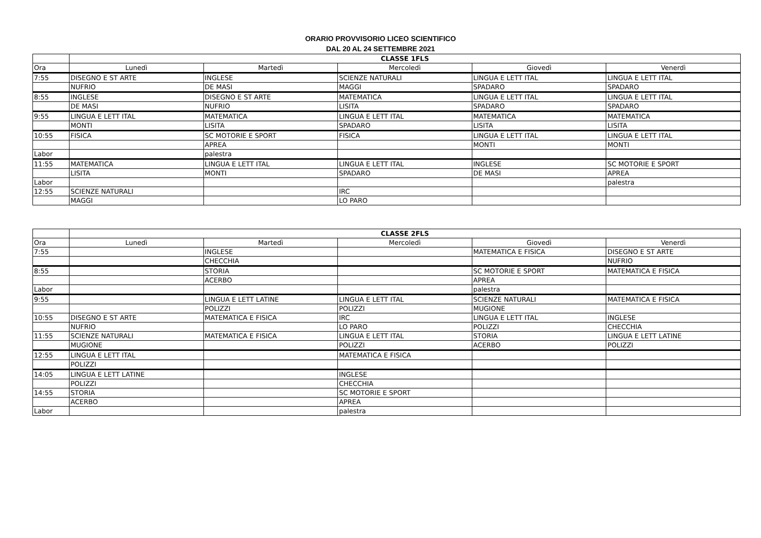ORARIO PROVVISORIO LICEO SCIENTIFICO
DAL 20 AL 24 SETTEMBRE 2021
| | CLASSE 1FLS | | | | |
| --- | --- | --- | --- | --- | --- |
| Ora | Lunedì | Martedì | Mercoledì | Giovedì | Venerdì |
| 7:55 | DISEGNO E ST ARTE | INGLESE | SCIENZE NATURALI | LINGUA E LETT ITAL | LINGUA E LETT ITAL |
| | NUFRIO | DE MASI | MAGGI | SPADARO | SPADARO |
| 8:55 | INGLESE | DISEGNO E ST ARTE | MATEMATICA | LINGUA E LETT ITAL | LINGUA E LETT ITAL |
| | DE MASI | NUFRIO | LISITA | SPADARO | SPADARO |
| 9:55 | LINGUA E LETT ITAL | MATEMATICA | LINGUA E LETT ITAL | MATEMATICA | MATEMATICA |
| | MONTI | LISITA | SPADARO | LISITA | LISITA |
| 10:55 | FISICA | SC MOTORIE E SPORT | FISICA | LINGUA E LETT ITAL | LINGUA E LETT ITAL |
| | | APREA | | MONTI | MONTI |
| Labor | | palestra | | | |
| 11:55 | MATEMATICA | LINGUA E LETT ITAL | LINGUA E LETT ITAL | INGLESE | SC MOTORIE E SPORT |
| | LISITA | MONTI | SPADARO | DE MASI | APREA |
| Labor | | | | | palestra |
| 12:55 | SCIENZE NATURALI | | IRC | | |
| | MAGGI | | LO PARO | | |
| | CLASSE 2FLS | | | | |
| --- | --- | --- | --- | --- | --- |
| Ora | Lunedì | Martedì | Mercoledì | Giovedì | Venerdì |
| 7:55 | | INGLESE | | MATEMATICA E FISICA | DISEGNO E ST ARTE |
| | | CHECCHIA | | | NUFRIO |
| 8:55 | | STORIA | | SC MOTORIE E SPORT | MATEMATICA E FISICA |
| | | ACERBO | | APREA | |
| Labor | | | | palestra | |
| 9:55 | | LINGUA E LETT LATINE | LINGUA E LETT ITAL | SCIENZE NATURALI | MATEMATICA E FISICA |
| | | POLIZZI | POLIZZI | MUGIONE | |
| 10:55 | DISEGNO E ST ARTE | MATEMATICA E FISICA | IRC | LINGUA E LETT ITAL | INGLESE |
| | NUFRIO | | LO PARO | POLIZZI | CHECCHIA |
| 11:55 | SCIENZE NATURALI | MATEMATICA E FISICA | LINGUA E LETT ITAL | STORIA | LINGUA E LETT LATINE |
| | MUGIONE | | POLIZZI | ACERBO | POLIZZI |
| 12:55 | LINGUA E LETT ITAL | | MATEMATICA E FISICA | | |
| | POLIZZI | | | | |
| 14:05 | LINGUA E LETT LATINE | | INGLESE | | |
| | POLIZZI | | CHECCHIA | | |
| 14:55 | STORIA | | SC MOTORIE E SPORT | | |
| | ACERBO | | APREA | | |
| Labor | | | palestra | | |